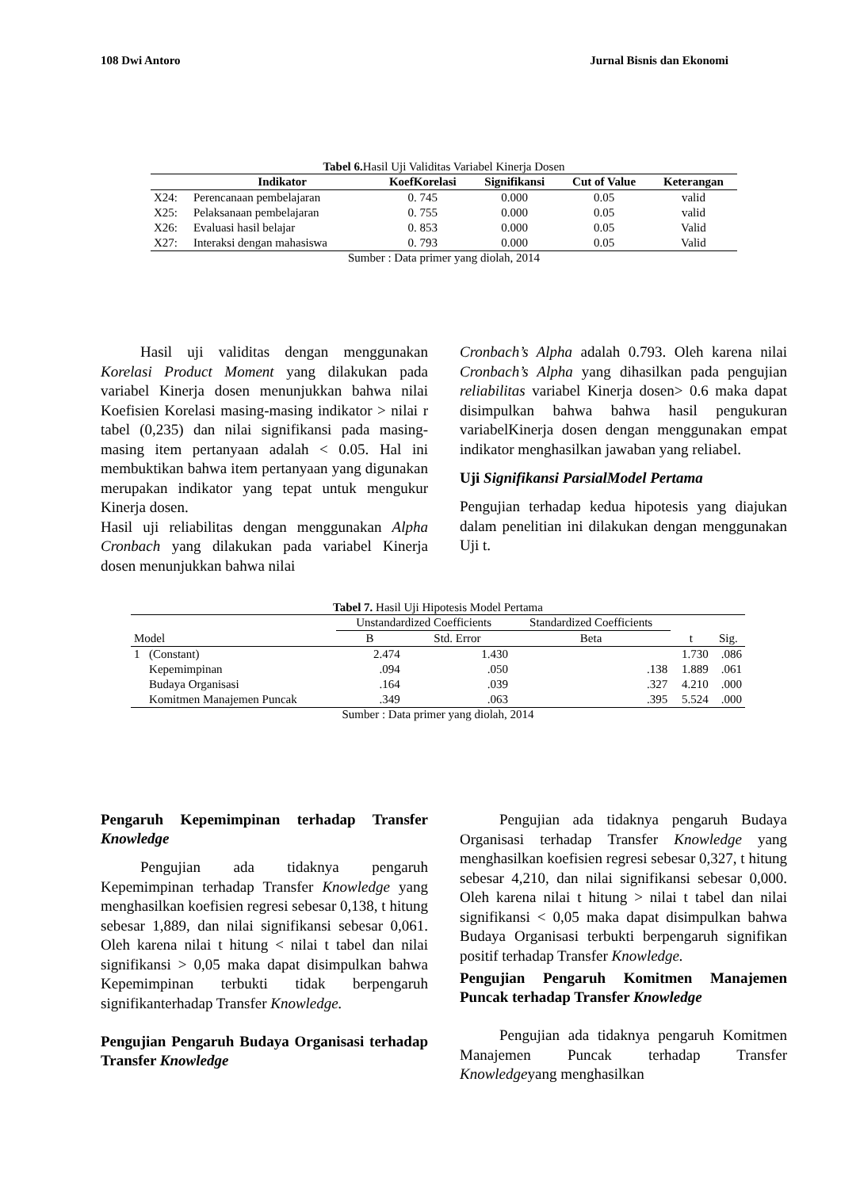108 Dwi Antoro Jurnal Bisnis dan Ekonomi
Tabel 6. Hasil Uji Validitas Variabel Kinerja Dosen
| | Indikator | KoefKorelasi | Signifikansi | Cut of Value | Keterangan |
| --- | --- | --- | --- | --- | --- |
| X24: | Perencanaan pembelajaran | 0. 745 | 0.000 | 0.05 | valid |
| X25: | Pelaksanaan pembelajaran | 0. 755 | 0.000 | 0.05 | valid |
| X26: | Evaluasi hasil belajar | 0. 853 | 0.000 | 0.05 | Valid |
| X27: | Interaksi dengan mahasiswa | 0. 793 | 0.000 | 0.05 | Valid |
Sumber : Data primer yang diolah, 2014
Hasil uji validitas dengan menggunakan Korelasi Product Moment yang dilakukan pada variabel Kinerja dosen menunjukkan bahwa nilai Koefisien Korelasi masing-masing indikator > nilai r tabel (0,235) dan nilai signifikansi pada masing-masing item pertanyaan adalah < 0.05. Hal ini membuktikan bahwa item pertanyaan yang digunakan merupakan indikator yang tepat untuk mengukur Kinerja dosen.
Hasil uji reliabilitas dengan menggunakan Alpha Cronbach yang dilakukan pada variabel Kinerja dosen menunjukkan bahwa nilai
Cronbach’s Alpha adalah 0.793. Oleh karena nilai Cronbach’s Alpha yang dihasilkan pada pengujian reliabilitas variabel Kinerja dosen> 0.6 maka dapat disimpulkan bahwa bahwa hasil pengukuran variabelKinerja dosen dengan menggunakan empat indikator menghasilkan jawaban yang reliabel.
Uji Signifikansi ParsialModel Pertama
Pengujian terhadap kedua hipotesis yang diajukan dalam penelitian ini dilakukan dengan menggunakan Uji t.
Tabel 7. Hasil Uji Hipotesis Model Pertama
| | | Unstandardized Coefficients | | Standardized Coefficients | | |
| Model | | B | Std. Error | Beta | t | Sig. |
| 1 | (Constant) | 2.474 | 1.430 | | 1.730 | .086 |
| | Kepemimpinan | .094 | .050 | .138 | 1.889 | .061 |
| | Budaya Organisasi | .164 | .039 | .327 | 4.210 | .000 |
| | Komitmen Manajemen Puncak | .349 | .063 | .395 | 5.524 | .000 |
Sumber : Data primer yang diolah, 2014
Pengaruh Kepemimpinan terhadap Transfer Knowledge
Pengujian ada tidaknya pengaruh Kepemimpinan terhadap Transfer Knowledge yang menghasilkan koefisien regresi sebesar 0,138, t hitung sebesar 1,889, dan nilai signifikansi sebesar 0,061. Oleh karena nilai t hitung < nilai t tabel dan nilai signifikansi > 0,05 maka dapat disimpulkan bahwa Kepemimpinan terbukti tidak berpengaruh signifikanterhadap Transfer Knowledge.
Pengujian Pengaruh Budaya Organisasi terhadap Transfer Knowledge
Pengujian ada tidaknya pengaruh Budaya Organisasi terhadap Transfer Knowledge yang menghasilkan koefisien regresi sebesar 0,327, t hitung sebesar 4,210, dan nilai signifikansi sebesar 0,000. Oleh karena nilai t hitung > nilai t tabel dan nilai signifikansi < 0,05 maka dapat disimpulkan bahwa Budaya Organisasi terbukti berpengaruh signifikan positif terhadap Transfer Knowledge.
Pengujian Pengaruh Komitmen Manajemen Puncak terhadap Transfer Knowledge
Pengujian ada tidaknya pengaruh Komitmen Manajemen Puncak terhadap Transfer Knowledgeyang menghasilkan